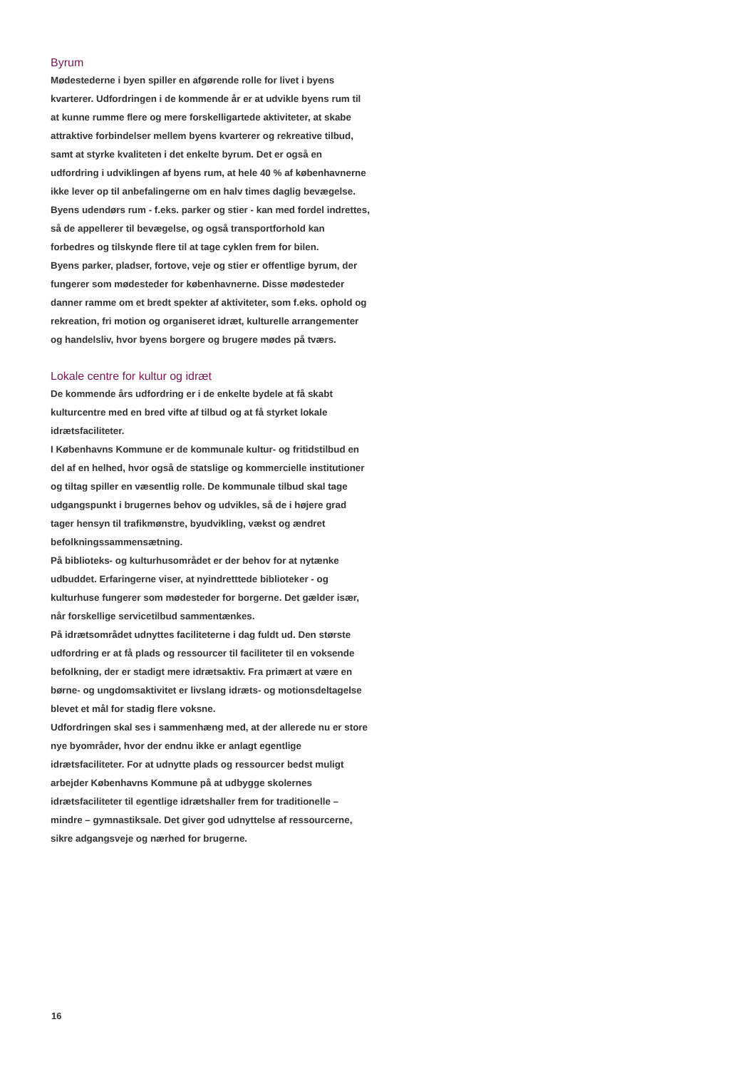Byrum
Mødestederne i byen spiller en afgørende rolle for livet i byens kvarterer. Udfordringen i de kommende år er at udvikle byens rum til at kunne rumme flere og mere forskelligartede aktiviteter, at skabe attraktive forbindelser mellem byens kvarterer og rekreative tilbud, samt at styrke kvaliteten i det enkelte byrum. Det er også en udfordring i udviklingen af byens rum, at hele 40 % af københavnerne ikke lever op til anbefalingerne om en halv times daglig bevægelse. Byens udendørs rum - f.eks. parker og stier - kan med fordel indrettes, så de appellerer til bevægelse, og også transportforhold kan forbedres og tilskynde flere til at tage cyklen frem for bilen.
Byens parker, pladser, fortove, veje og stier er offentlige byrum, der fungerer som mødesteder for københavnerne. Disse mødesteder danner ramme om et bredt spekter af aktiviteter, som f.eks. ophold og rekreation, fri motion og organiseret idræt, kulturelle arrangementer og handelsliv, hvor byens borgere og brugere mødes på tværs.
Lokale centre for kultur og idræt
De kommende års udfordring er i de enkelte bydele at få skabt kulturcentre med en bred vifte af tilbud og at få styrket lokale idrætsfaciliteter.
I Københavns Kommune er de kommunale kultur- og fritidstilbud en del af en helhed, hvor også de statslige og kommercielle institutioner og tiltag spiller en væsentlig rolle. De kommunale tilbud skal tage udgangspunkt i brugernes behov og udvikles, så de i højere grad tager hensyn til trafikmønstre, byudvikling, vækst og ændret befolkningssammensætning.
På biblioteks- og kulturhusområdet er der behov for at nytænke udbuddet. Erfaringerne viser, at nyindretttede biblioteker - og kulturhuse fungerer som mødesteder for borgerne. Det gælder især, når forskellige servicetilbud sammentænkes.
På idrætsområdet udnyttes faciliteterne i dag fuldt ud. Den største udfordring er at få plads og ressourcer til faciliteter til en voksende befolkning, der er stadigt mere idrætsaktiv. Fra primært at være en børne- og ungdomsaktivitet er livslang idræts- og motionsdeltagelse blevet et mål for stadig flere voksne.
Udfordringen skal ses i sammenhæng med, at der allerede nu er store nye byområder, hvor der endnu ikke er anlagt egentlige idrætsfaciliteter. For at udnytte plads og ressourcer bedst muligt arbejder Københavns Kommune på at udbygge skolernes idrætsfaciliteter til egentlige idrætshaller frem for traditionelle – mindre – gymnastiksale. Det giver god udnyttelse af ressourcerne, sikre adgangsveje og nærhed for brugerne.
16